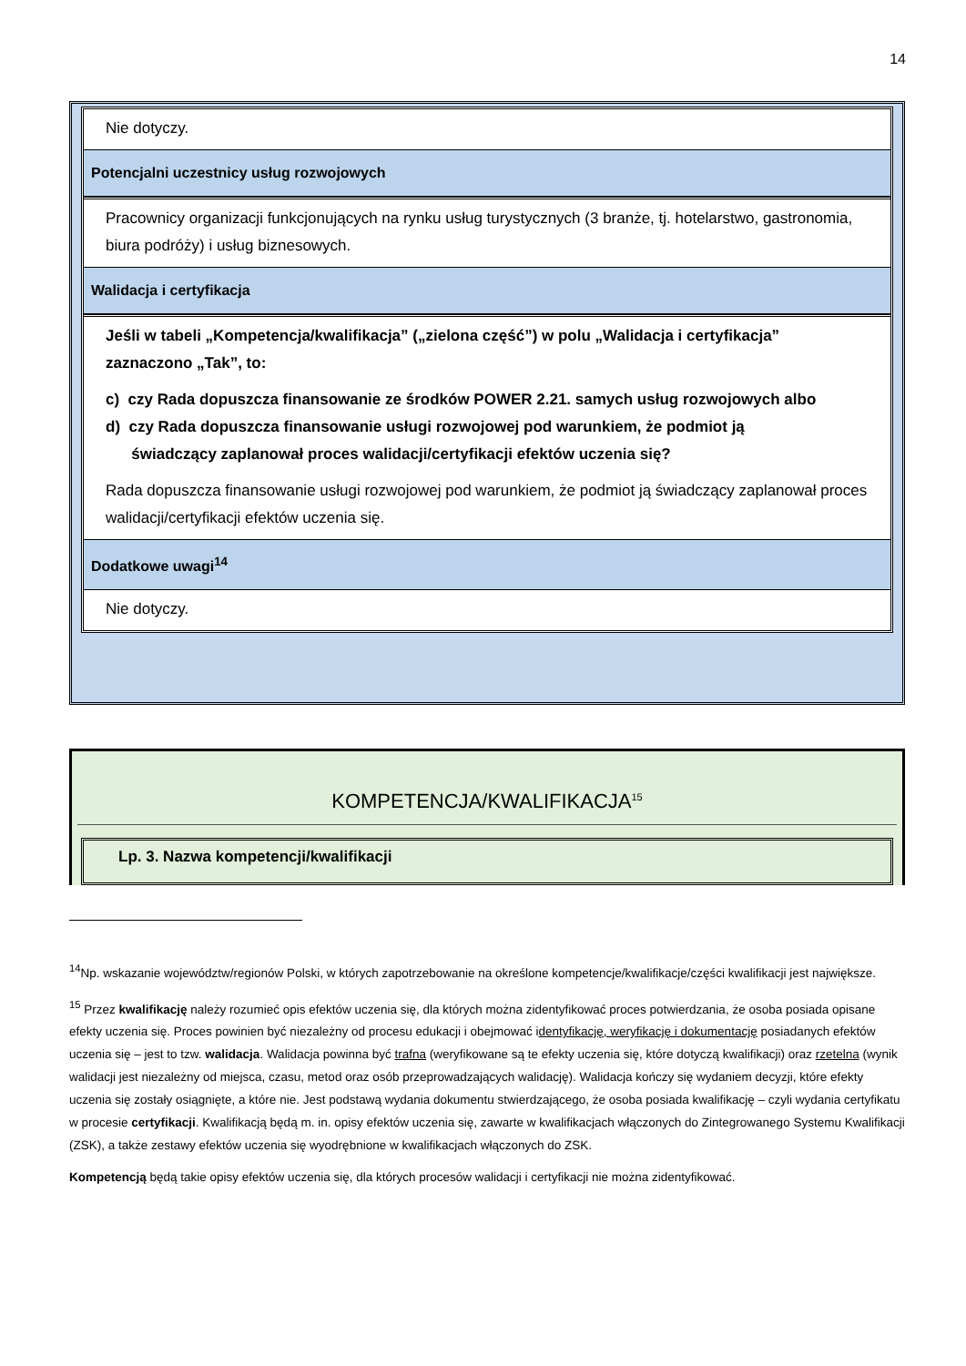14
Nie dotyczy.
Potencjalni uczestnicy usług rozwojowych
Pracownicy organizacji funkcjonujących na rynku usług turystycznych (3 branże, tj. hotelarstwo, gastronomia, biura podróży) i usług biznesowych.
Walidacja i certyfikacja
Jeśli w tabeli „Kompetencja/kwalifikacja” („zielona część”) w polu „Walidacja i certyfikacja” zaznaczono „Tak”, to:
c) czy Rada dopuszcza finansowanie ze środków POWER 2.21. samych usług rozwojowych albo
d) czy Rada dopuszcza finansowanie usługi rozwojowej pod warunkiem, że podmiot ją
świadczący zaplanował proces walidacji/certyfikacji efektów uczenia się?
Rada dopuszcza finansowanie usługi rozwojowej pod warunkiem, że podmiot ją świadczący zaplanował proces walidacji/certyfikacji efektów uczenia się.
Dodatkowe uwagi<sup>14</sup>
Nie dotyczy.
KOMPETENCJA/KWALIFIKACJA<sup>15</sup>
Lp. 3. Nazwa kompetencji/kwalifikacji
<sup>14</sup> Np. wskazanie województw/regionów Polski, w których zapotrzebowanie na określone kompetencje/kwalifikacje/części kwalifikacji jest największe.
<sup>15</sup> Przez kwalifikację należy rozumieć opis efektów uczenia się, dla których można zidentyfikować proces potwierdzania, że osoba posiada opisane efekty uczenia się. Proces powinien być niezależny od procesu edukacji i obejmować identyfikację, weryfikację i dokumentację posiadanych efektów uczenia się – jest to tzw. walidacja. Walidacja powinna być trafna (weryfikowane są te efekty uczenia się, które dotyczą kwalifikacji) oraz rzetelna (wynik walidacji jest niezależny od miejsca, czasu, metod oraz osób przeprowadzających walidację). Walidacja kończy się wydaniem decyzji, które efekty uczenia się zostały osiągnięte, a które nie. Jest podstawą wydania dokumentu stwierdzającego, że osoba posiada kwalifikację – czyli wydania certyfikatu w procesie certyfikacji. Kwalifikacją będą m. in. opisy efektów uczenia się, zawarte w kwalifikacjach włączonych do Zintegrowanego Systemu Kwalifikacji (ZSK), a także zestawy efektów uczenia się wyodrębnione w kwalifikacjach włączonych do ZSK.
Kompetencją będą takie opisy efektów uczenia się, dla których procesów walidacji i certyfikacji nie można zidentyfikować.